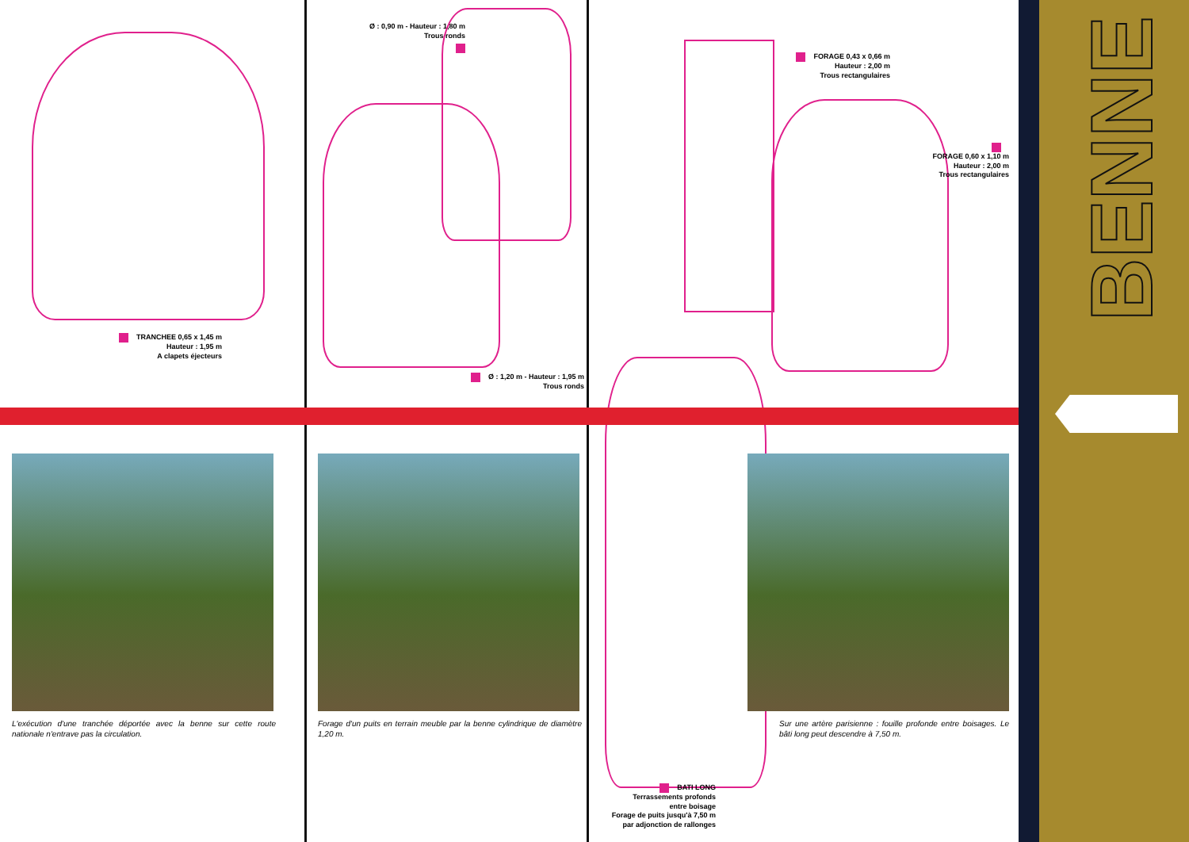TRANCHEE 0,65 x 1,45 m
Hauteur : 1,95 m
A clapets éjecteurs
L'exécution d'une tranchée déportée avec la benne sur cette route nationale n'entrave pas la circulation.
Ø : 0,90 m - Hauteur : 1,80 m
Trous ronds
Ø : 1,20 m - Hauteur : 1,95 m
Trous ronds
Forage d'un puits en terrain meuble par la benne cylindrique de diamètre 1,20 m.
FORAGE 0,43 x 0,66 m
Hauteur : 2,00 m
Trous rectangulaires
FORAGE 0,60 x 1,10 m
Hauteur : 2,00 m
Trous rectangulaires
Sur une artère parisienne : fouille profonde entre boisages. Le bâti long peut descendre à 7,50 m.
BATI LONG
Terrassements profonds
entre boisage
Forage de puits jusqu'à 7,50 m
par adjonction de rallonges
BENNE